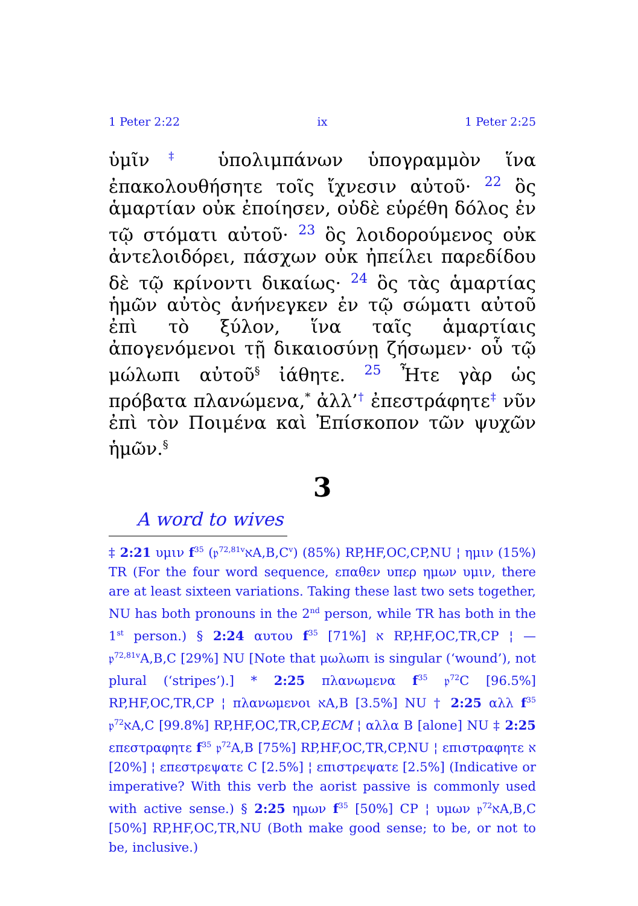1 Peter 2:22 ix 1 Peter 2:25
ὑμῖν‡ ὑπολιμπάνων ὑπογραμμὸν ἵνα ἐπακολουθήσητε τοῖς ἴχνεσιν αὐτοῦ· 22 ὃς ἁμαρτίαν οὐκ ἐποίησεν, οὐδὲ εὑρέθη δόλος ἐν τῷ στόματι αὐτοῦ· 23 ὃς λοιδορούμενος οὐκ ἀντελοιδόρει, πάσχων οὐκ ἠπείλει παρεδίδου δὲ τῷ κρίνοντι δικαίως· 24 ὃς τὰς ἁμαρτίας ἡμῶν αὐτὸς ἀνήνεγκεν ἐν τῷ σώματι αὐτοῦ ἐπὶ τὸ ξύλον, ἵνα ταῖς ἁμαρτίαις ἀπογενόμενοι τῇ δικαιοσύνῃ ζήσωμεν· οὗ τῷ μώλωπι αὐτοῦ<sup>§</sup> ἰάθητε. 25 Ἦτε γὰρ ὡς πρόβατα πλανώμενα,<sup>*</sup> ἀλλ’† ἐπεστράφητε‡ νῦν ἐπὶ τὸν Ποιμένα καὶ Ἐπίσκοπον τῶν ψυχῶν ἡμῶν.<sup>§</sup>
3
A word to wives
‡ 2:21 υμιν f<sup>35</sup> (𝔭<sup>72,81v</sup>אA,B,C<sup>v</sup>) (85%) RP,HF,OC,CP,NU ¦ ημιν (15%) TR (For the four word sequence, επαθεν υπερ ημων υμιν, there are at least sixteen variations. Taking these last two sets together, NU has both pronouns in the 2<sup>nd</sup> person, while TR has both in the 1<sup>st</sup> person.) § 2:24 αυτου f<sup>35</sup> א [71%] RP,HF,OC,TR,CP ¦ — 𝔭<sup>72,81v</sup>A,B,C [29%] NU [Note that μωλωπι is singular (‘wound’), not plural (‘stripes’).] * 2:25 πλανωμενα f<sup>35</sup> 𝔭<sup>72</sup>C [96.5%] RP,HF,OC,TR,CP ¦ πλανωμενοι אA,B [3.5%] NU † 2:25 αλλ f<sup>35</sup> 𝔭<sup>72</sup>אA,C [99.8%] RP,HF,OC,TR,CP,ECM ¦ αλλα B [alone] NU ‡ 2:25 επεστραφητε f<sup>35</sup> 𝔭<sup>72</sup>A,B [75%] RP,HF,OC,TR,CP,NU ¦ επιστραφητε א [20%] ¦ επεστρεψατε C [2.5%] ¦ επιστρεψατε [2.5%] (Indicative or imperative? With this verb the aorist passive is commonly used with active sense.) § 2:25 ημων f<sup>35</sup> [50%] CP ¦ υμων 𝔭<sup>72</sup>אA,B,C [50%] RP,HF,OC,TR,NU (Both make good sense; to be, or not to be, inclusive.)